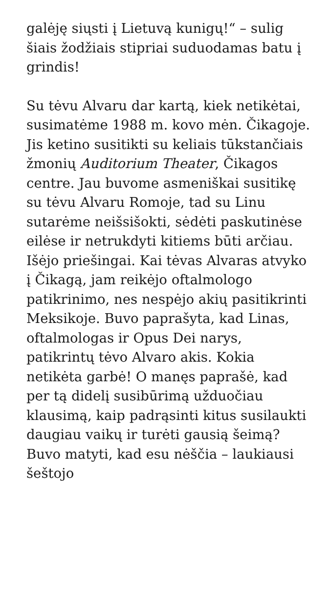galėję siųsti į Lietuvą kunigų!“ – sulig šiais žodžiais stipriai suduodamas batu į grindis!
Su tėvu Alvaru dar kartą, kiek netikėtai, susimatėme 1988 m. kovo mėn. Čikagoje. Jis ketino susitikti su keliais tūkstančiais žmonių Auditorium Theater, Čikagos centre. Jau buvome asmeniškai susitikę su tėvu Alvaru Romoje, tad su Linu sutarėme neišsišokti, sėdėti paskutinėse eilėse ir netrukdyti kitiems būti arčiau. Išėjo priešingai. Kai tėvas Alvaras atvyko į Čikagą, jam reikėjo oftalmologo patikrinimo, nes nespėjo akių pasitikrinti Meksikoje. Buvo paprašyta, kad Linas, oftalmologas ir Opus Dei narys, patikrintų tėvo Alvaro akis. Kokia netikėta garbė! O manęs paprašė, kad per tą didelį susibūrimą užduočiau klausimą, kaip padrąsinti kitus susilaukti daugiau vaikų ir turėti gausią šeimą? Buvo matyti, kad esu nėščia – laukiausi šeštojo